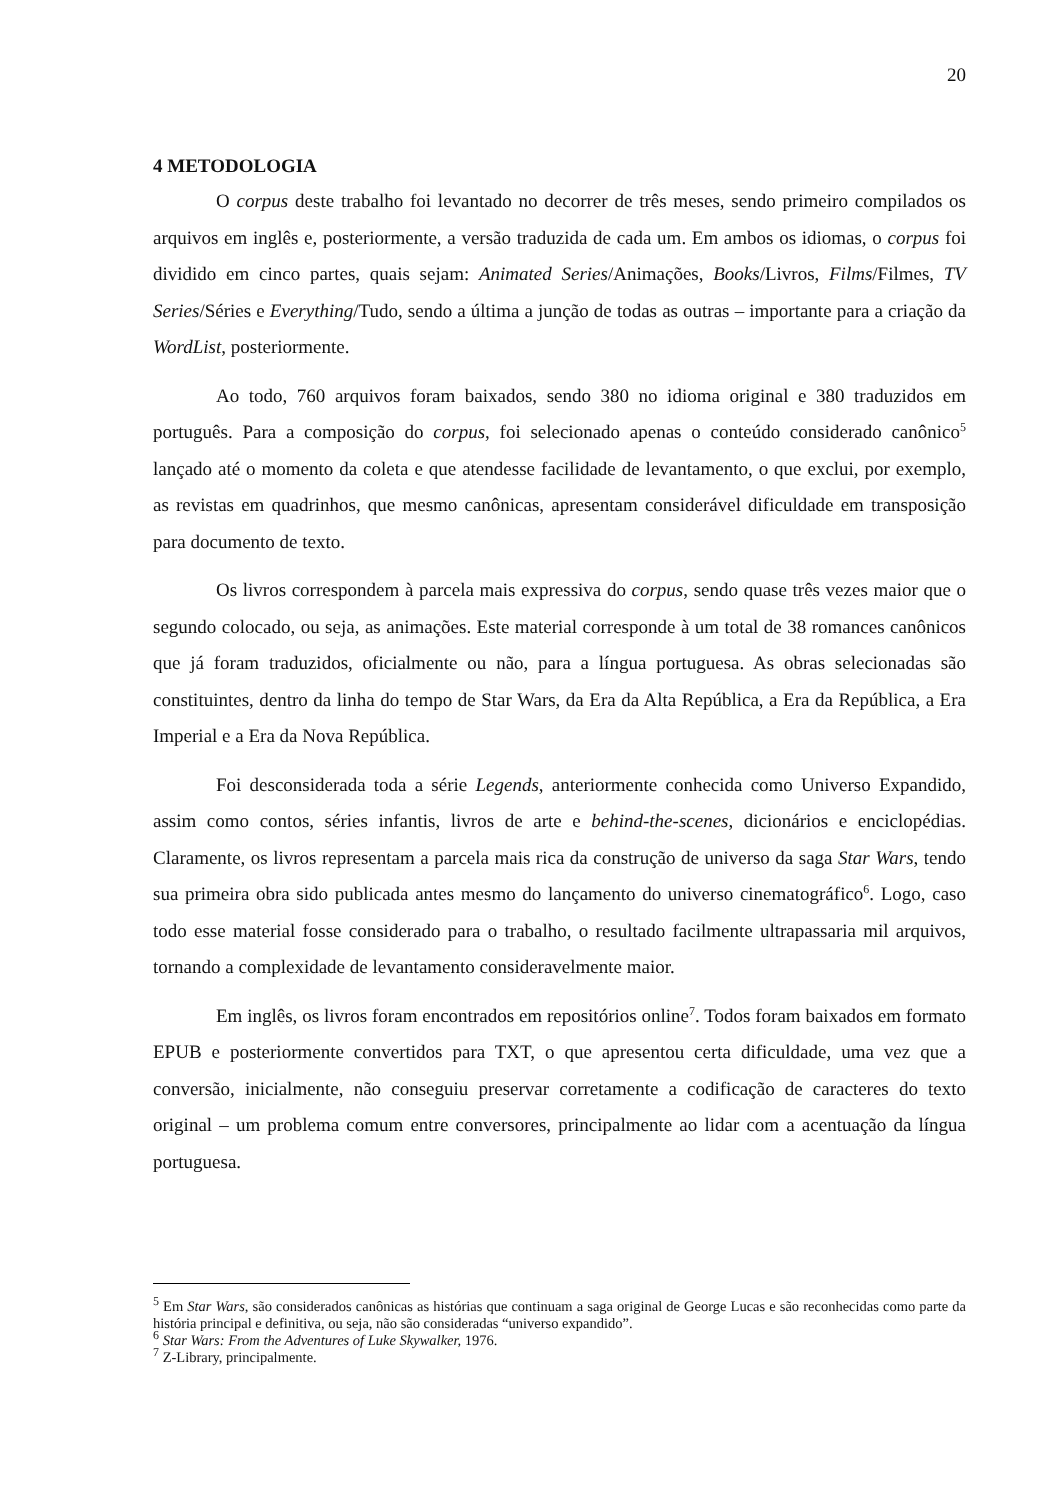20
4 METODOLOGIA
O corpus deste trabalho foi levantado no decorrer de três meses, sendo primeiro compilados os arquivos em inglês e, posteriormente, a versão traduzida de cada um. Em ambos os idiomas, o corpus foi dividido em cinco partes, quais sejam: Animated Series/Animações, Books/Livros, Films/Filmes, TV Series/Séries e Everything/Tudo, sendo a última a junção de todas as outras – importante para a criação da WordList, posteriormente.
Ao todo, 760 arquivos foram baixados, sendo 380 no idioma original e 380 traduzidos em português. Para a composição do corpus, foi selecionado apenas o conteúdo considerado canônico<sup>5</sup> lançado até o momento da coleta e que atendesse facilidade de levantamento, o que exclui, por exemplo, as revistas em quadrinhos, que mesmo canônicas, apresentam considerável dificuldade em transposição para documento de texto.
Os livros correspondem à parcela mais expressiva do corpus, sendo quase três vezes maior que o segundo colocado, ou seja, as animações. Este material corresponde à um total de 38 romances canônicos que já foram traduzidos, oficialmente ou não, para a língua portuguesa. As obras selecionadas são constituintes, dentro da linha do tempo de Star Wars, da Era da Alta República, a Era da República, a Era Imperial e a Era da Nova República.
Foi desconsiderada toda a série Legends, anteriormente conhecida como Universo Expandido, assim como contos, séries infantis, livros de arte e behind-the-scenes, dicionários e enciclopédias. Claramente, os livros representam a parcela mais rica da construção de universo da saga Star Wars, tendo sua primeira obra sido publicada antes mesmo do lançamento do universo cinematográfico<sup>6</sup>. Logo, caso todo esse material fosse considerado para o trabalho, o resultado facilmente ultrapassaria mil arquivos, tornando a complexidade de levantamento consideravelmente maior.
Em inglês, os livros foram encontrados em repositórios online<sup>7</sup>. Todos foram baixados em formato EPUB e posteriormente convertidos para TXT, o que apresentou certa dificuldade, uma vez que a conversão, inicialmente, não conseguiu preservar corretamente a codificação de caracteres do texto original – um problema comum entre conversores, principalmente ao lidar com a acentuação da língua portuguesa.
<sup>5</sup> Em Star Wars, são considerados canônicas as histórias que continuam a saga original de George Lucas e são reconhecidas como parte da história principal e definitiva, ou seja, não são consideradas “universo expandido”.
<sup>6</sup> Star Wars: From the Adventures of Luke Skywalker, 1976.
<sup>7</sup> Z-Library, principalmente.